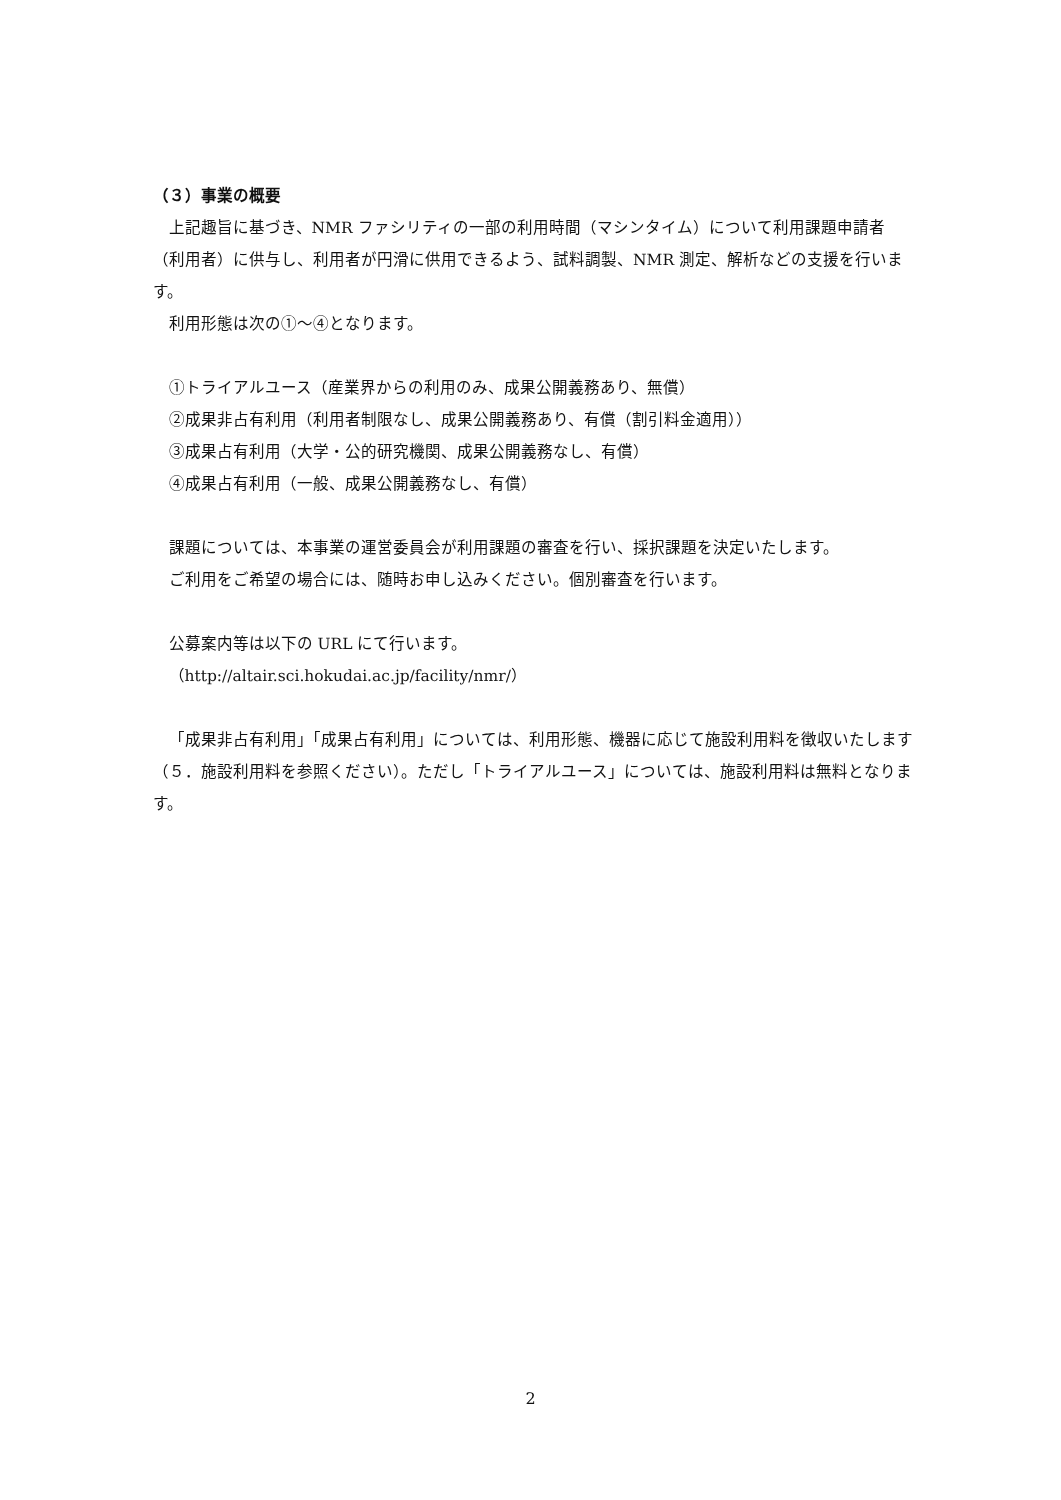（３）事業の概要
上記趣旨に基づき、NMR ファシリティの一部の利用時間（マシンタイム）について利用課題申請者（利用者）に供与し、利用者が円滑に供用できるよう、試料調製、NMR 測定、解析などの支援を行います。
利用形態は次の①～④となります。
①トライアルユース（産業界からの利用のみ、成果公開義務あり、無償）
②成果非占有利用（利用者制限なし、成果公開義務あり、有償（割引料金適用））
③成果占有利用（大学・公的研究機関、成果公開義務なし、有償）
④成果占有利用（一般、成果公開義務なし、有償）
課題については、本事業の運営委員会が利用課題の審査を行い、採択課題を決定いたします。
ご利用をご希望の場合には、随時お申し込みください。個別審査を行います。
公募案内等は以下の URL にて行います。
（http://altair.sci.hokudai.ac.jp/facility/nmr/）
「成果非占有利用」「成果占有利用」については、利用形態、機器に応じて施設利用料を徴収いたします（５．施設利用料を参照ください）。ただし「トライアルユース」については、施設利用料は無料となります。
2